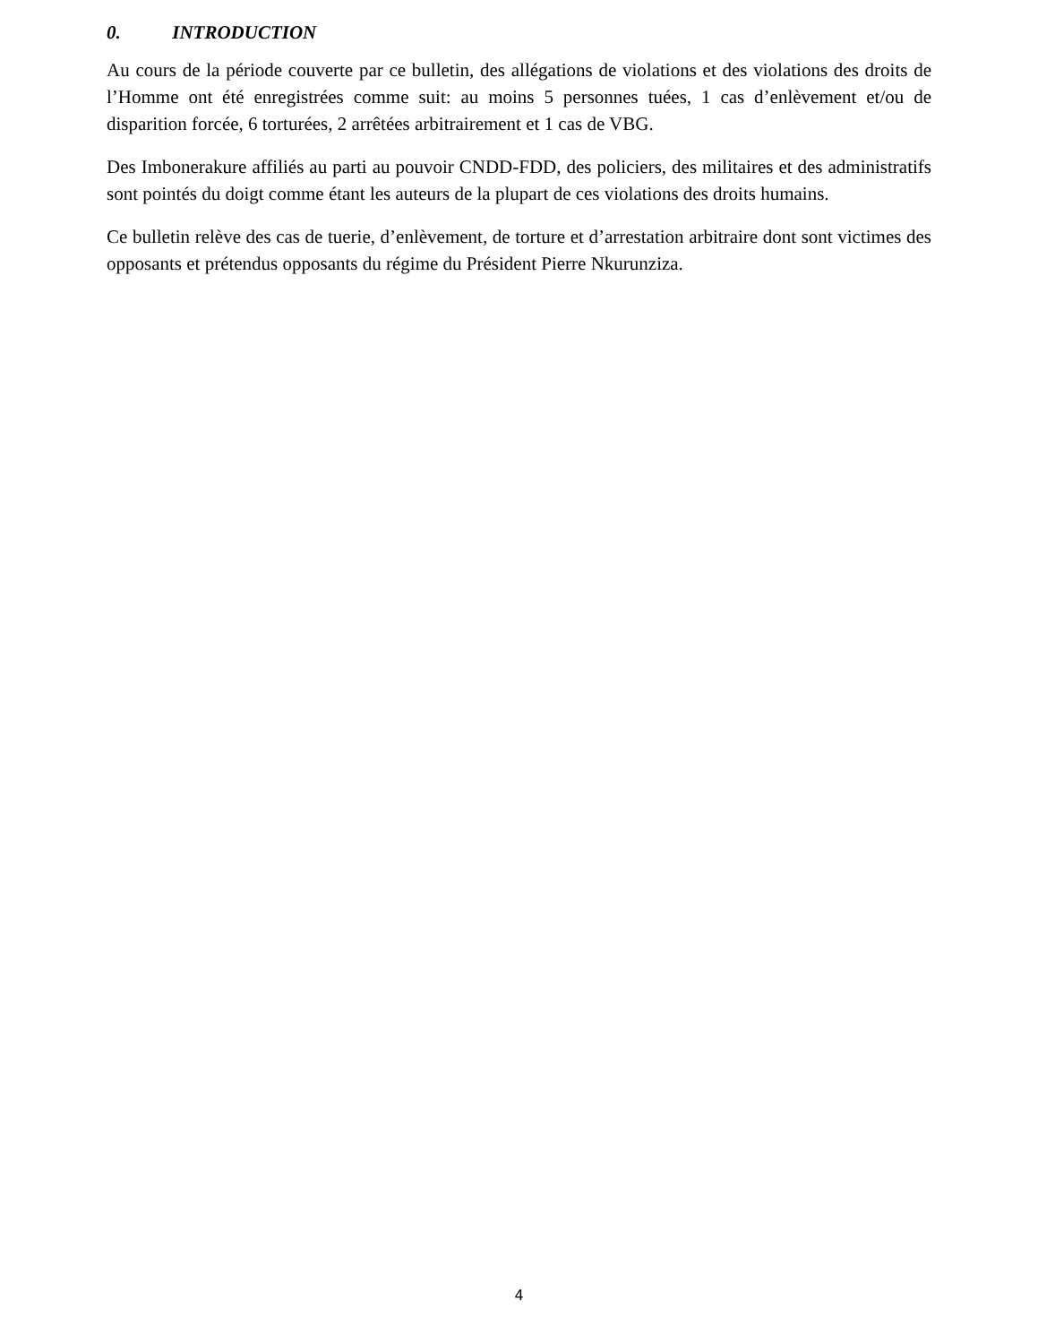0. INTRODUCTION
Au cours de la période couverte par ce bulletin, des allégations de violations et des violations des droits de l’Homme ont été enregistrées comme suit: au moins 5 personnes tuées, 1 cas d’enlèvement et/ou de disparition forcée, 6 torturées, 2 arrêtées arbitrairement et 1 cas de VBG.
Des Imbonerakure affiliés au parti au pouvoir CNDD-FDD, des policiers, des militaires et des administratifs sont pointés du doigt comme étant les auteurs de la plupart de ces violations des droits humains.
Ce bulletin relève des cas de tuerie, d’enlèvement, de torture et d’arrestation arbitraire dont sont victimes des opposants et prétendus opposants du régime du Président Pierre Nkurunziza.
4